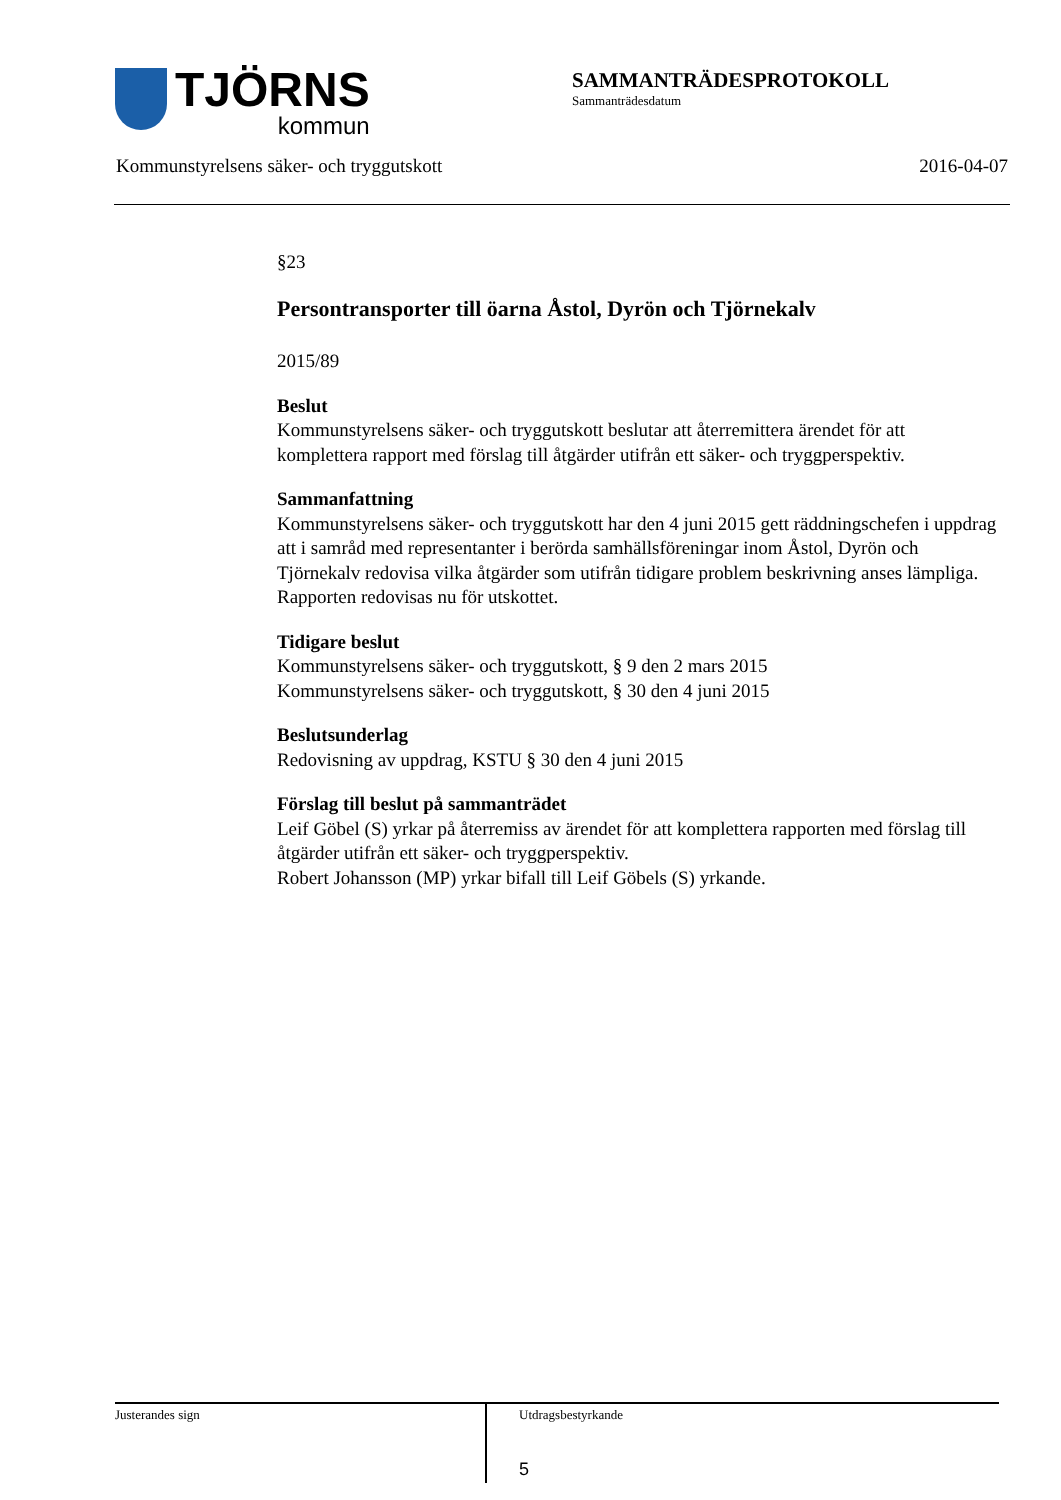TJÖRNS
kommun
SAMMANTRÄDESPROTOKOLL
Sammanträdesdatum
Kommunstyrelsens säker- och tryggutskott 2016-04-07
§23
Persontransporter till öarna Åstol, Dyrön och Tjörnekalv
2015/89
Beslut
Kommunstyrelsens säker- och tryggutskott beslutar att återremittera ärendet för att komplettera rapport med förslag till åtgärder utifrån ett säker- och tryggperspektiv.
Sammanfattning
Kommunstyrelsens säker- och tryggutskott har den 4 juni 2015 gett räddningschefen i uppdrag att i samråd med representanter i berörda samhällsföreningar inom Åstol, Dyrön och Tjörnekalv redovisa vilka åtgärder som utifrån tidigare problem beskrivning anses lämpliga. Rapporten redovisas nu för utskottet.
Tidigare beslut
Kommunstyrelsens säker- och tryggutskott, § 9 den 2 mars 2015
Kommunstyrelsens säker- och tryggutskott, § 30 den 4 juni 2015
Beslutsunderlag
Redovisning av uppdrag, KSTU § 30 den 4 juni 2015
Förslag till beslut på sammanträdet
Leif Göbel (S) yrkar på återremiss av ärendet för att komplettera rapporten med förslag till åtgärder utifrån ett säker- och tryggperspektiv.
Robert Johansson (MP) yrkar bifall till Leif Göbels (S) yrkande.
Justerandes sign
Utdragsbestyrkande
5